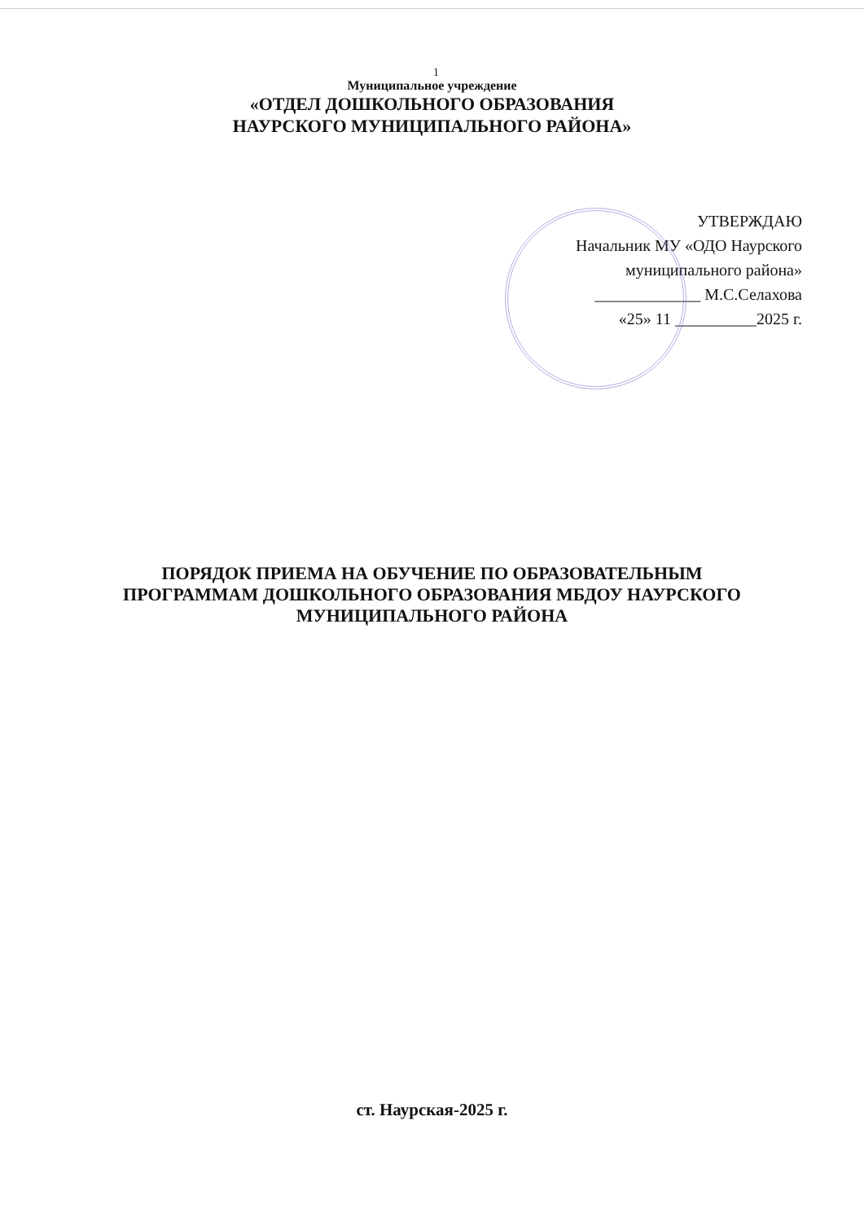1
Муниципальное учреждение
«ОТДЕЛ ДОШКОЛЬНОГО ОБРАЗОВАНИЯ
НАУРСКОГО МУНИЦИПАЛЬНОГО РАЙОНА»
УТВЕРЖДАЮ
Начальник МУ «ОДО Наурского
муниципального района»
_____________ М.С.Селахова
«25» 11 __________2025 г.
ПОРЯДОК ПРИЕМА НА ОБУЧЕНИЕ ПО ОБРАЗОВАТЕЛЬНЫМ
ПРОГРАММАМ ДОШКОЛЬНОГО ОБРАЗОВАНИЯ МБДОУ НАУРСКОГО
МУНИЦИПАЛЬНОГО РАЙОНА
ст. Наурская-2025 г.